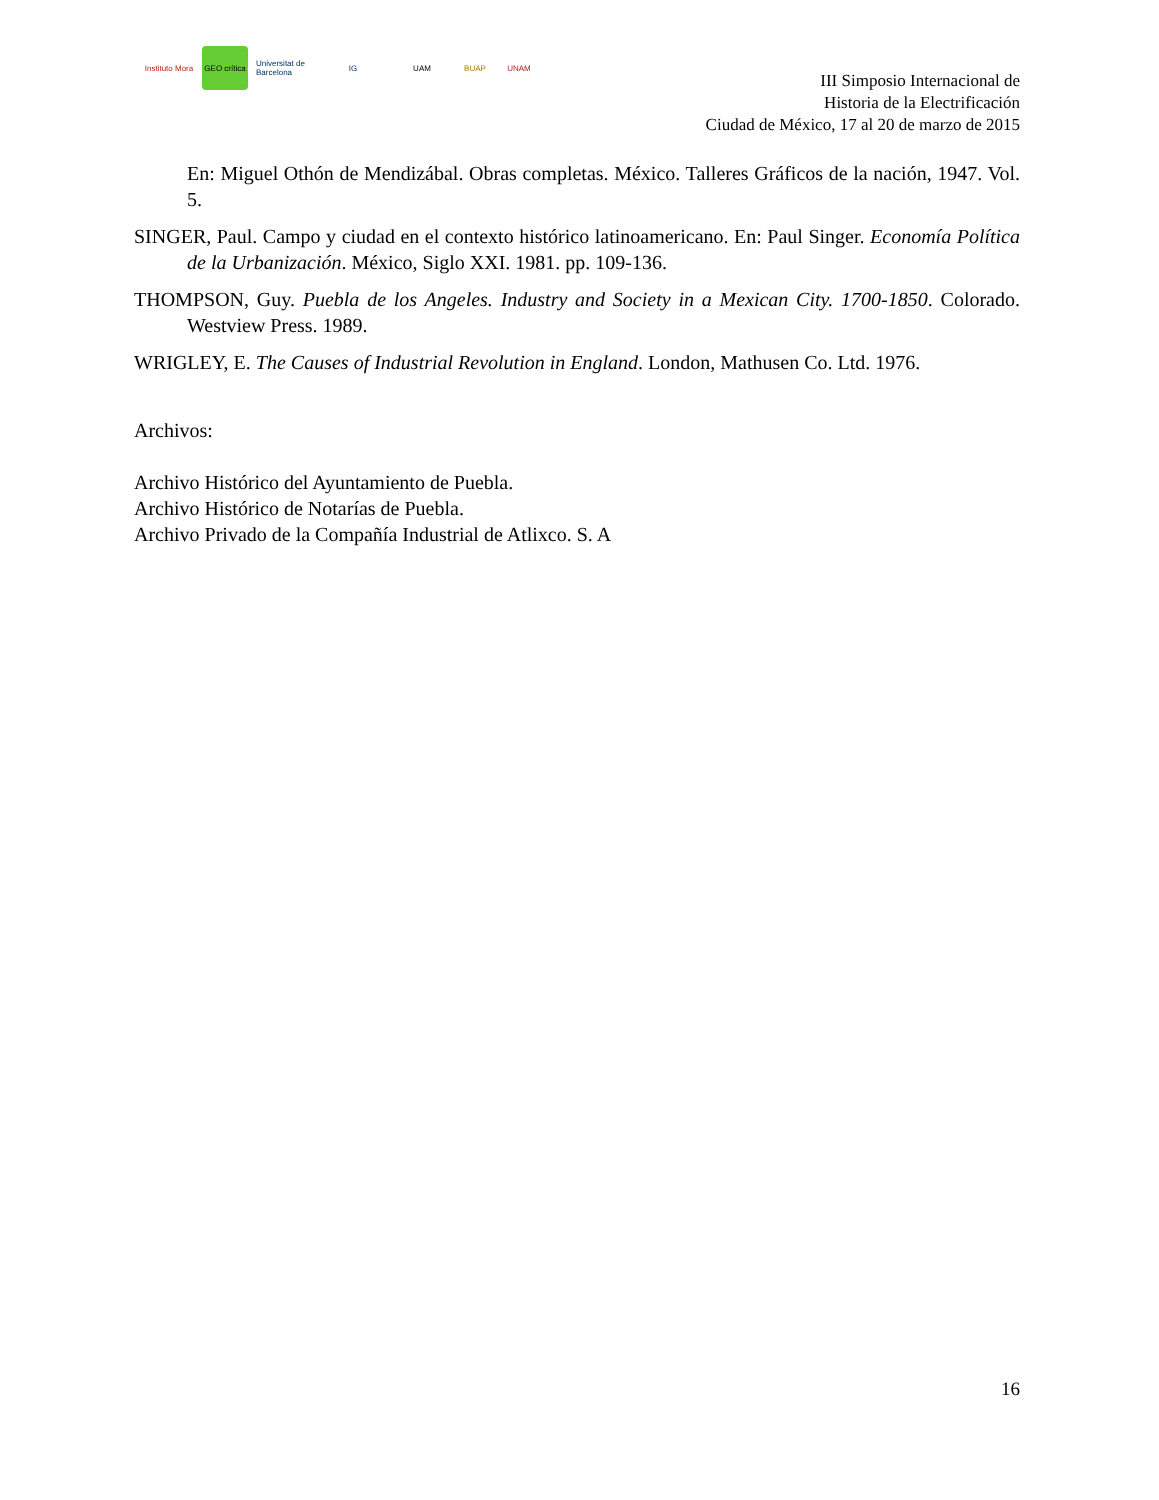Instituto Mora
GEO crítica
Universitat de Barcelona
IG UAM BUAP UNAM
III Simposio Internacional de
Historia de la Electrificación
Ciudad de México, 17 al 20 de marzo de 2015
En: Miguel Othón de Mendizábal. Obras completas. México. Talleres Gráficos de la nación, 1947. Vol. 5.
SINGER, Paul. Campo y ciudad en el contexto histórico latinoamericano. En: Paul Singer. Economía Política de la Urbanización. México, Siglo XXI. 1981. pp. 109-136.
THOMPSON, Guy. Puebla de los Angeles. Industry and Society in a Mexican City. 1700-1850. Colorado. Westview Press. 1989.
WRIGLEY, E. The Causes of Industrial Revolution in England. London, Mathusen Co. Ltd. 1976.
Archivos:
Archivo Histórico del Ayuntamiento de Puebla.
Archivo Histórico de Notarías de Puebla.
Archivo Privado de la Compañía Industrial de Atlixco. S. A
16